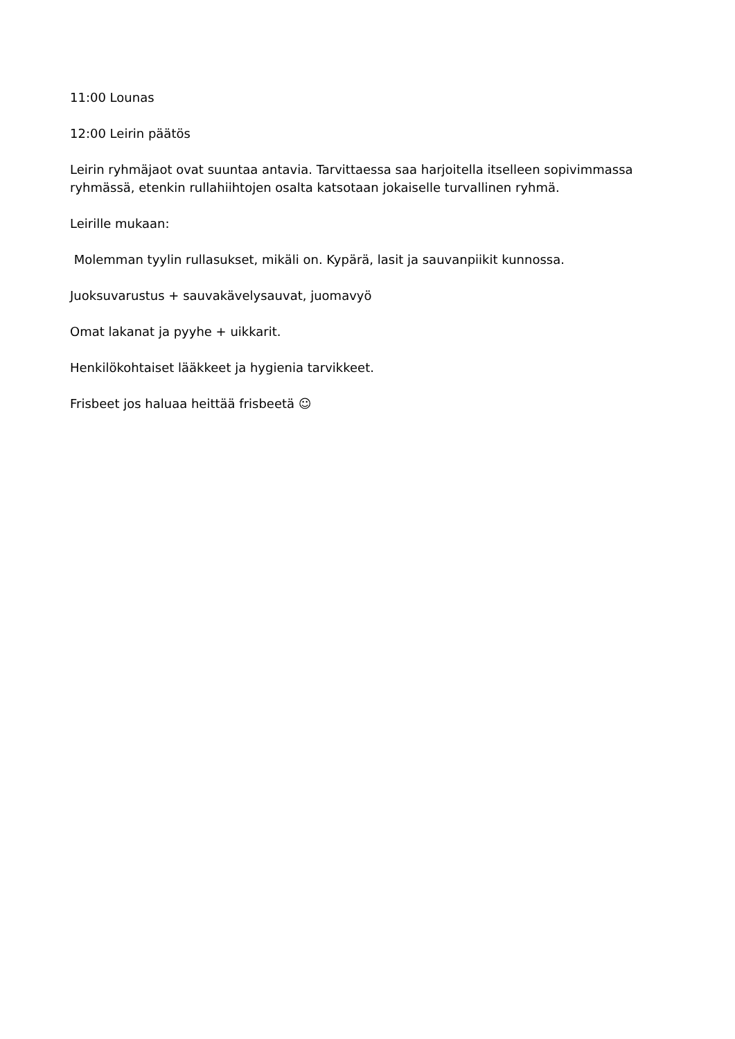11:00 Lounas
12:00 Leirin päätös
Leirin ryhmäjaot ovat suuntaa antavia. Tarvittaessa saa harjoitella itselleen sopivimmassa ryhmässä, etenkin rullahiihtojen osalta katsotaan jokaiselle turvallinen ryhmä.
Leirille mukaan:
Molemman tyylin rullasukset, mikäli on. Kypärä, lasit ja sauvanpiikit kunnossa.
Juoksuvarustus + sauvakävelysauvat, juomavyö
Omat lakanat ja pyyhe + uikkarit.
Henkilökohtaiset lääkkeet ja hygienia tarvikkeet.
Frisbeet jos haluaa heittää frisbeetä ☺